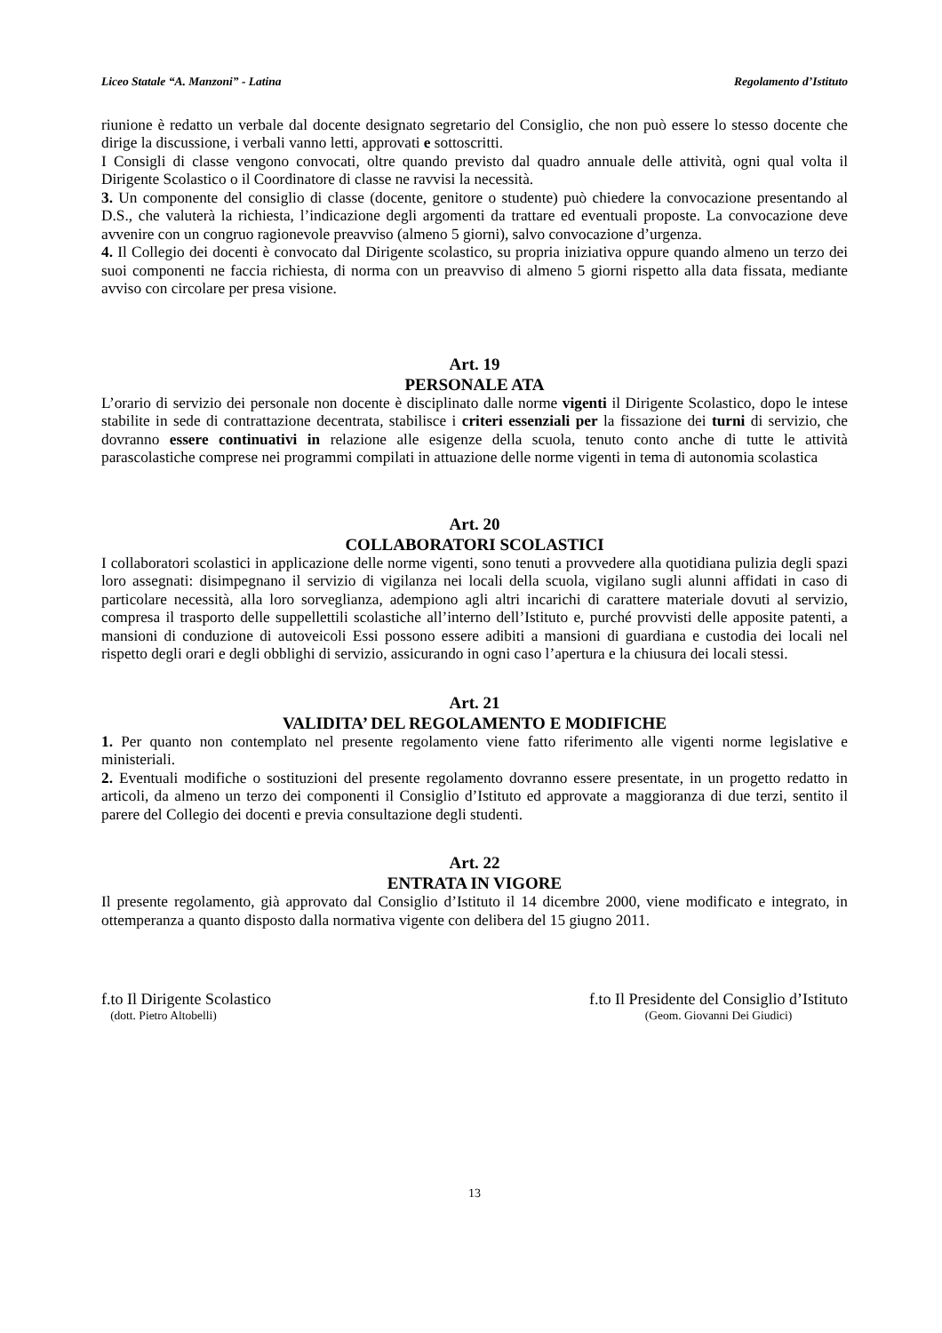Liceo Statale “A. Manzoni” - Latina Regolamento d’Istituto
riunione è redatto un verbale dal docente designato segretario del Consiglio, che non può essere lo stesso docente che dirige la discussione, i verbali vanno letti, approvati e sottoscritti.
I Consigli di classe vengono convocati, oltre quando previsto dal quadro annuale delle attività, ogni qual volta il Dirigente Scolastico o il Coordinatore di classe ne ravvisi la necessità.
3. Un componente del consiglio di classe (docente, genitore o studente) può chiedere la convocazione presentando al D.S., che valuterà la richiesta, l’indicazione degli argomenti da trattare ed eventuali proposte. La convocazione deve avvenire con un congruo ragionevole preavviso (almeno 5 giorni), salvo convocazione d’urgenza.
4. Il Collegio dei docenti è convocato dal Dirigente scolastico, su propria iniziativa oppure quando almeno un terzo dei suoi componenti ne faccia richiesta, di norma con un preavviso di almeno 5 giorni rispetto alla data fissata, mediante avviso con circolare per presa visione.
Art. 19
PERSONALE ATA
L’orario di servizio dei personale non docente è disciplinato dalle norme vigenti il Dirigente Scolastico, dopo le intese stabilite in sede di contrattazione decentrata, stabilisce i criteri essenziali per la fissazione dei turni di servizio, che dovranno essere continuativi in relazione alle esigenze della scuola, tenuto conto anche di tutte le attività parascolastiche comprese nei programmi compilati in attuazione delle norme vigenti in tema di autonomia scolastica
Art. 20
COLLABORATORI SCOLASTICI
I collaboratori scolastici in applicazione delle norme vigenti, sono tenuti a provvedere alla quotidiana pulizia degli spazi loro assegnati: disimpegnano il servizio di vigilanza nei locali della scuola, vigilano sugli alunni affidati in caso di particolare necessità, alla loro sorveglianza, adempiono agli altri incarichi di carattere materiale dovuti al servizio, compresa il trasporto delle suppellettili scolastiche all’interno dell’Istituto e, purché provvisti delle apposite patenti, a mansioni di conduzione di autoveicoli Essi possono essere adibiti a mansioni di guardiana e custodia dei locali nel rispetto degli orari e degli obblighi di servizio, assicurando in ogni caso l’apertura e la chiusura dei locali stessi.
Art. 21
VALIDITA’ DEL REGOLAMENTO E MODIFICHE
1. Per quanto non contemplato nel presente regolamento viene fatto riferimento alle vigenti norme legislative e ministeriali.
2. Eventuali modifiche o sostituzioni del presente regolamento dovranno essere presentate, in un progetto redatto in articoli, da almeno un terzo dei componenti il Consiglio d’Istituto ed approvate a maggioranza di due terzi, sentito il parere del Collegio dei docenti e previa consultazione degli studenti.
Art. 22
ENTRATA IN VIGORE
Il presente regolamento, già approvato dal Consiglio d’Istituto il 14 dicembre 2000, viene modificato e integrato, in ottemperanza a quanto disposto dalla normativa vigente con delibera del 15 giugno 2011.
f.to Il Dirigente Scolastico
(dott. Pietro Altobelli)
f.to Il Presidente del Consiglio d’Istituto
(Geom. Giovanni Dei Giudici)
13